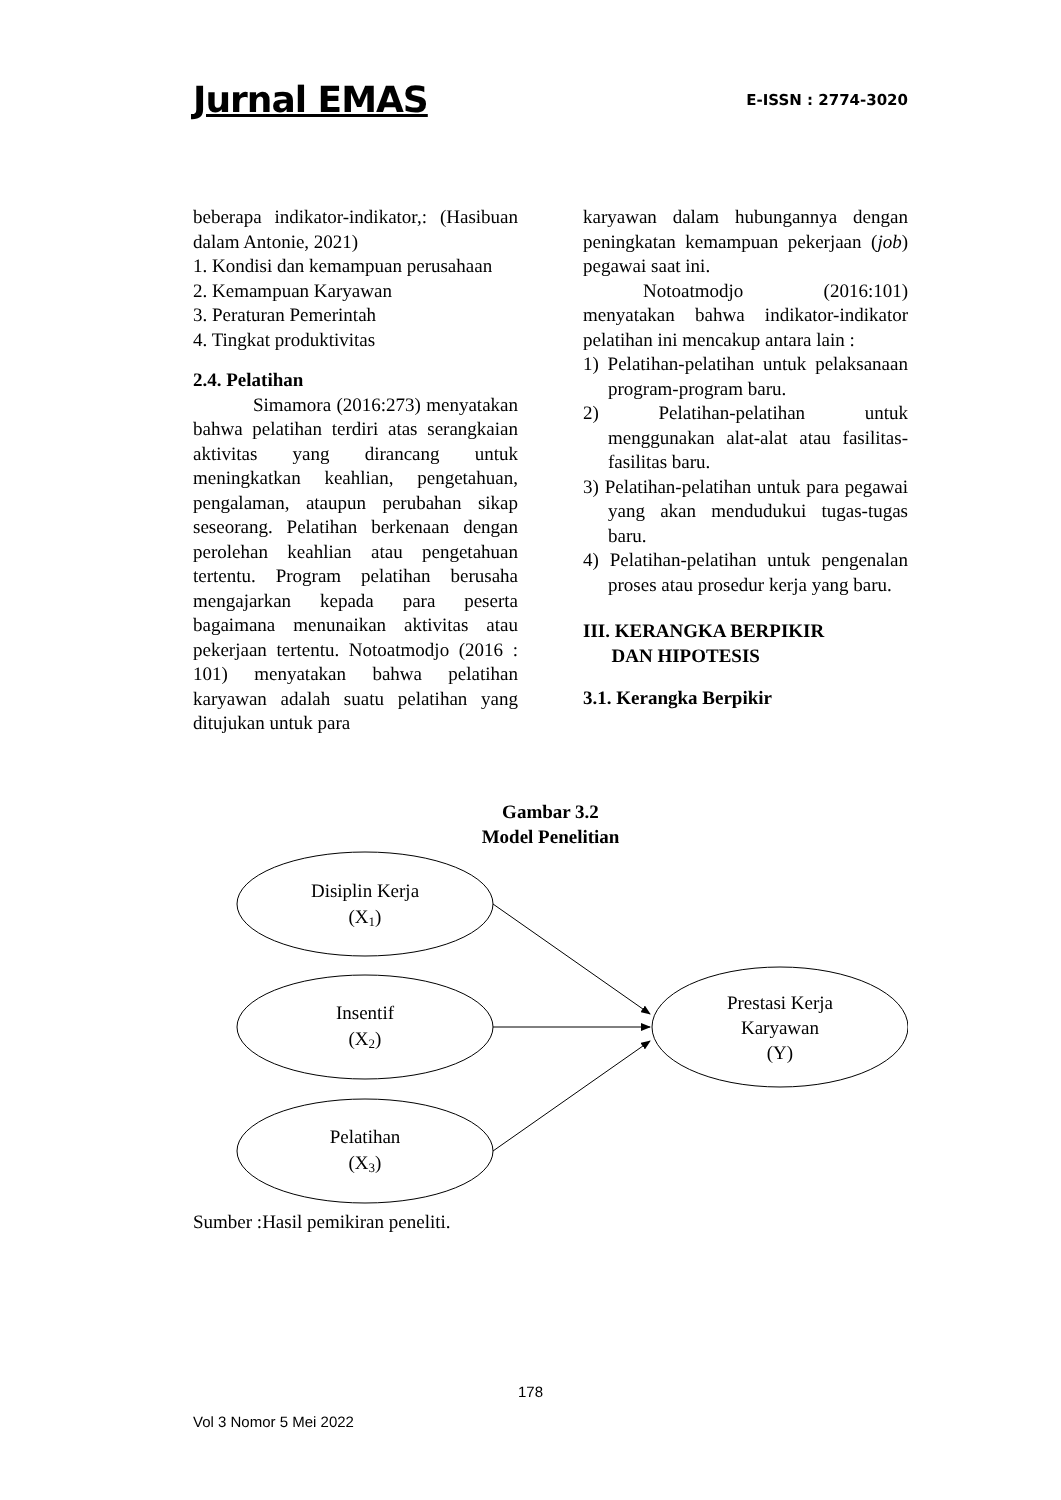Jurnal EMAS E-ISSN : 2774-3020
beberapa indikator-indikator,: (Hasibuan dalam Antonie, 2021)
1. Kondisi dan kemampuan perusahaan
2. Kemampuan Karyawan
3. Peraturan Pemerintah
4. Tingkat produktivitas
2.4. Pelatihan
Simamora (2016:273) menyatakan bahwa pelatihan terdiri atas serangkaian aktivitas yang dirancang untuk meningkatkan keahlian, pengetahuan, pengalaman, ataupun perubahan sikap seseorang. Pelatihan berkenaan dengan perolehan keahlian atau pengetahuan tertentu. Program pelatihan berusaha mengajarkan kepada para peserta bagaimana menunaikan aktivitas atau pekerjaan tertentu. Notoatmodjo (2016 : 101) menyatakan bahwa pelatihan karyawan adalah suatu pelatihan yang ditujukan untuk para
karyawan dalam hubungannya dengan peningkatan kemampuan pekerjaan (job) pegawai saat ini.
Notoatmodjo (2016:101) menyatakan bahwa indikator-indikator pelatihan ini mencakup antara lain :
1) Pelatihan-pelatihan untuk pelaksanaan program-program baru.
2) Pelatihan-pelatihan untuk menggunakan alat-alat atau fasilitas-fasilitas baru.
3) Pelatihan-pelatihan untuk para pegawai yang akan mendudukui tugas-tugas baru.
4) Pelatihan-pelatihan untuk pengenalan proses atau prosedur kerja yang baru.
III. KERANGKA BERPIKIR
DAN HIPOTESIS
3.1. Kerangka Berpikir
Gambar 3.2
Model Penelitian
Disiplin Kerja
(X1)
Insentif
(X2)
Pelatihan
(X3)
Prestasi Kerja
Karyawan
(Y)
Sumber :Hasil pemikiran peneliti.
178
Vol 3 Nomor 5 Mei 2022